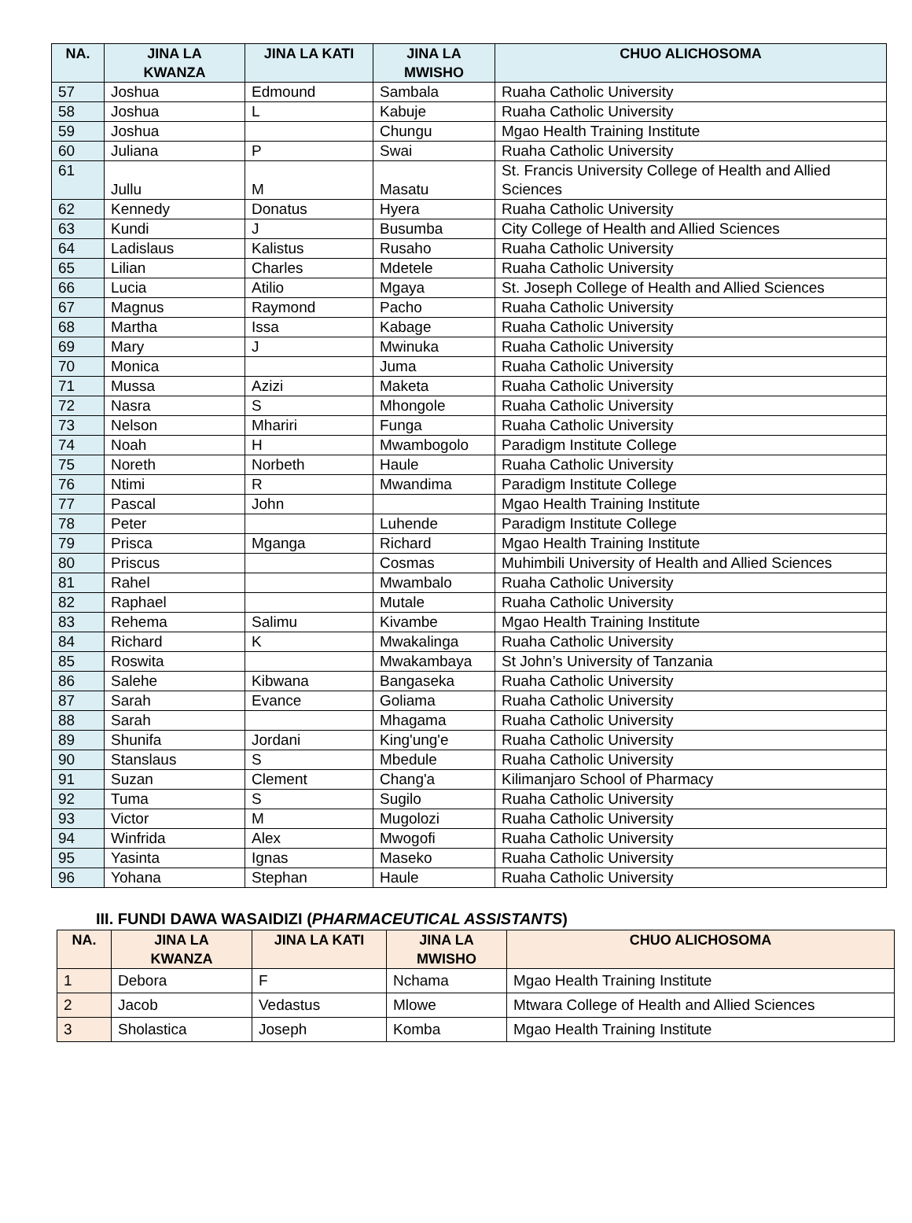| NA. | JINA LA KWANZA | JINA LA KATI | JINA LA MWISHO | CHUO ALICHOSOMA |
| --- | --- | --- | --- | --- |
| 57 | Joshua | Edmound | Sambala | Ruaha Catholic University |
| 58 | Joshua | L | Kabuje | Ruaha Catholic University |
| 59 | Joshua | | Chungu | Mgao Health Training Institute |
| 60 | Juliana | P | Swai | Ruaha Catholic University |
| 61 | Jullu | M | Masatu | St. Francis University College of Health and Allied Sciences |
| 62 | Kennedy | Donatus | Hyera | Ruaha Catholic University |
| 63 | Kundi | J | Busumba | City College of Health and Allied Sciences |
| 64 | Ladislaus | Kalistus | Rusaho | Ruaha Catholic University |
| 65 | Lilian | Charles | Mdetele | Ruaha Catholic University |
| 66 | Lucia | Atilio | Mgaya | St. Joseph College of Health and Allied Sciences |
| 67 | Magnus | Raymond | Pacho | Ruaha Catholic University |
| 68 | Martha | Issa | Kabage | Ruaha Catholic University |
| 69 | Mary | J | Mwinuka | Ruaha Catholic University |
| 70 | Monica | | Juma | Ruaha Catholic University |
| 71 | Mussa | Azizi | Maketa | Ruaha Catholic University |
| 72 | Nasra | S | Mhongole | Ruaha Catholic University |
| 73 | Nelson | Mhariri | Funga | Ruaha Catholic University |
| 74 | Noah | H | Mwambogolo | Paradigm Institute College |
| 75 | Noreth | Norbeth | Haule | Ruaha Catholic University |
| 76 | Ntimi | R | Mwandima | Paradigm Institute College |
| 77 | Pascal | John | | Mgao Health Training Institute |
| 78 | Peter | | Luhende | Paradigm Institute College |
| 79 | Prisca | Mganga | Richard | Mgao Health Training Institute |
| 80 | Priscus | | Cosmas | Muhimbili University of Health and Allied Sciences |
| 81 | Rahel | | Mwambalo | Ruaha Catholic University |
| 82 | Raphael | | Mutale | Ruaha Catholic University |
| 83 | Rehema | Salimu | Kivambe | Mgao Health Training Institute |
| 84 | Richard | K | Mwakalinga | Ruaha Catholic University |
| 85 | Roswita | | Mwakambaya | St John’s University of Tanzania |
| 86 | Salehe | Kibwana | Bangaseka | Ruaha Catholic University |
| 87 | Sarah | Evance | Goliama | Ruaha Catholic University |
| 88 | Sarah | | Mhagama | Ruaha Catholic University |
| 89 | Shunifa | Jordani | King'ung'e | Ruaha Catholic University |
| 90 | Stanslaus | S | Mbedule | Ruaha Catholic University |
| 91 | Suzan | Clement | Chang'a | Kilimanjaro School of Pharmacy |
| 92 | Tuma | S | Sugilo | Ruaha Catholic University |
| 93 | Victor | M | Mugolozi | Ruaha Catholic University |
| 94 | Winfrida | Alex | Mwogofi | Ruaha Catholic University |
| 95 | Yasinta | Ignas | Maseko | Ruaha Catholic University |
| 96 | Yohana | Stephan | Haule | Ruaha Catholic University |
III. FUNDI DAWA WASAIDIZI (PHARMACEUTICAL ASSISTANTS)
| NA. | JINA LA KWANZA | JINA LA KATI | JINA LA MWISHO | CHUO ALICHOSOMA |
| --- | --- | --- | --- | --- |
| 1 | Debora | F | Nchama | Mgao Health Training Institute |
| 2 | Jacob | Vedastus | Mlowe | Mtwara College of Health and Allied Sciences |
| 3 | Sholastica | Joseph | Komba | Mgao Health Training Institute |